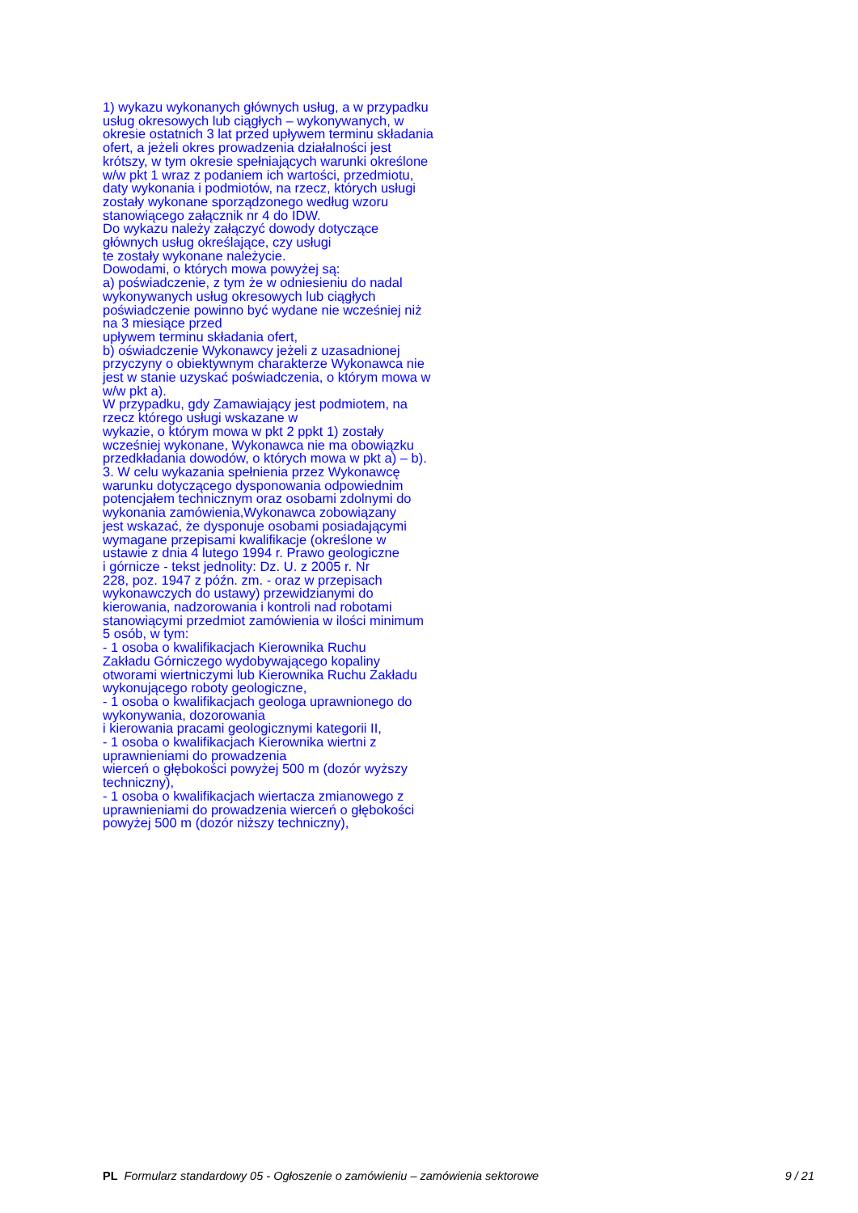1) wykazu wykonanych głównych usług, a w przypadku
usług okresowych lub ciągłych – wykonywanych, w
okresie ostatnich 3 lat przed upływem terminu składania
ofert, a jeżeli okres prowadzenia działalności jest
krótszy, w tym okresie spełniających warunki określone
w/w pkt 1 wraz z podaniem ich wartości, przedmiotu,
daty wykonania i podmiotów, na rzecz, których usługi
zostały wykonane sporządzonego według wzoru
stanowiącego załącznik nr 4 do IDW.
Do wykazu należy załączyć dowody dotyczące
głównych usług określające, czy usługi
te zostały wykonane należycie.
Dowodami, o których mowa powyżej są:
a) poświadczenie, z tym że w odniesieniu do nadal
wykonywanych usług okresowych lub ciągłych
poświadczenie powinno być wydane nie wcześniej niż
na 3 miesiące przed
upływem terminu składania ofert,
b) oświadczenie Wykonawcy jeżeli z uzasadnionej
przyczyny o obiektywnym charakterze Wykonawca nie
jest w stanie uzyskać poświadczenia, o którym mowa w
w/w pkt a).
W przypadku, gdy Zamawiający jest podmiotem, na
rzecz którego usługi wskazane w
wykazie, o którym mowa w pkt 2 ppkt 1) zostały
wcześniej wykonane, Wykonawca nie ma obowiązku
przedkładania dowodów, o których mowa w pkt a) – b).
3. W celu wykazania spełnienia przez Wykonawcę
warunku dotyczącego dysponowania odpowiednim
potencjałem technicznym oraz osobami zdolnymi do
wykonania zamówienia,Wykonawca zobowiązany
jest wskazać, że dysponuje osobami posiadającymi
wymagane przepisami kwalifikacje (określone w
ustawie z dnia 4 lutego 1994 r. Prawo geologiczne
i górnicze - tekst jednolity: Dz. U. z 2005 r. Nr
228, poz. 1947 z późn. zm. - oraz w przepisach
wykonawczych do ustawy) przewidzianymi do
kierowania, nadzorowania i kontroli nad robotami
stanowiącymi przedmiot zamówienia w ilości minimum
5 osób, w tym:
- 1 osoba o kwalifikacjach Kierownika Ruchu
Zakładu Górniczego wydobywającego kopaliny
otworami wiertniczymi lub Kierownika Ruchu Zakładu
wykonującego roboty geologiczne,
- 1 osoba o kwalifikacjach geologa uprawnionego do
wykonywania, dozorowania
i kierowania pracami geologicznymi kategorii II,
- 1 osoba o kwalifikacjach Kierownika wiertni z
uprawnieniami do prowadzenia
wierceń o głębokości powyżej 500 m (dozór wyższy
techniczny),
- 1 osoba o kwalifikacjach wiertacza zmianowego z
uprawnieniami do prowadzenia wierceń o głębokości
powyżej 500 m (dozór niższy techniczny),
PL Formularz standardowy 05 - Ogłoszenie o zamówieniu – zamówienia sektorowe 9 / 21